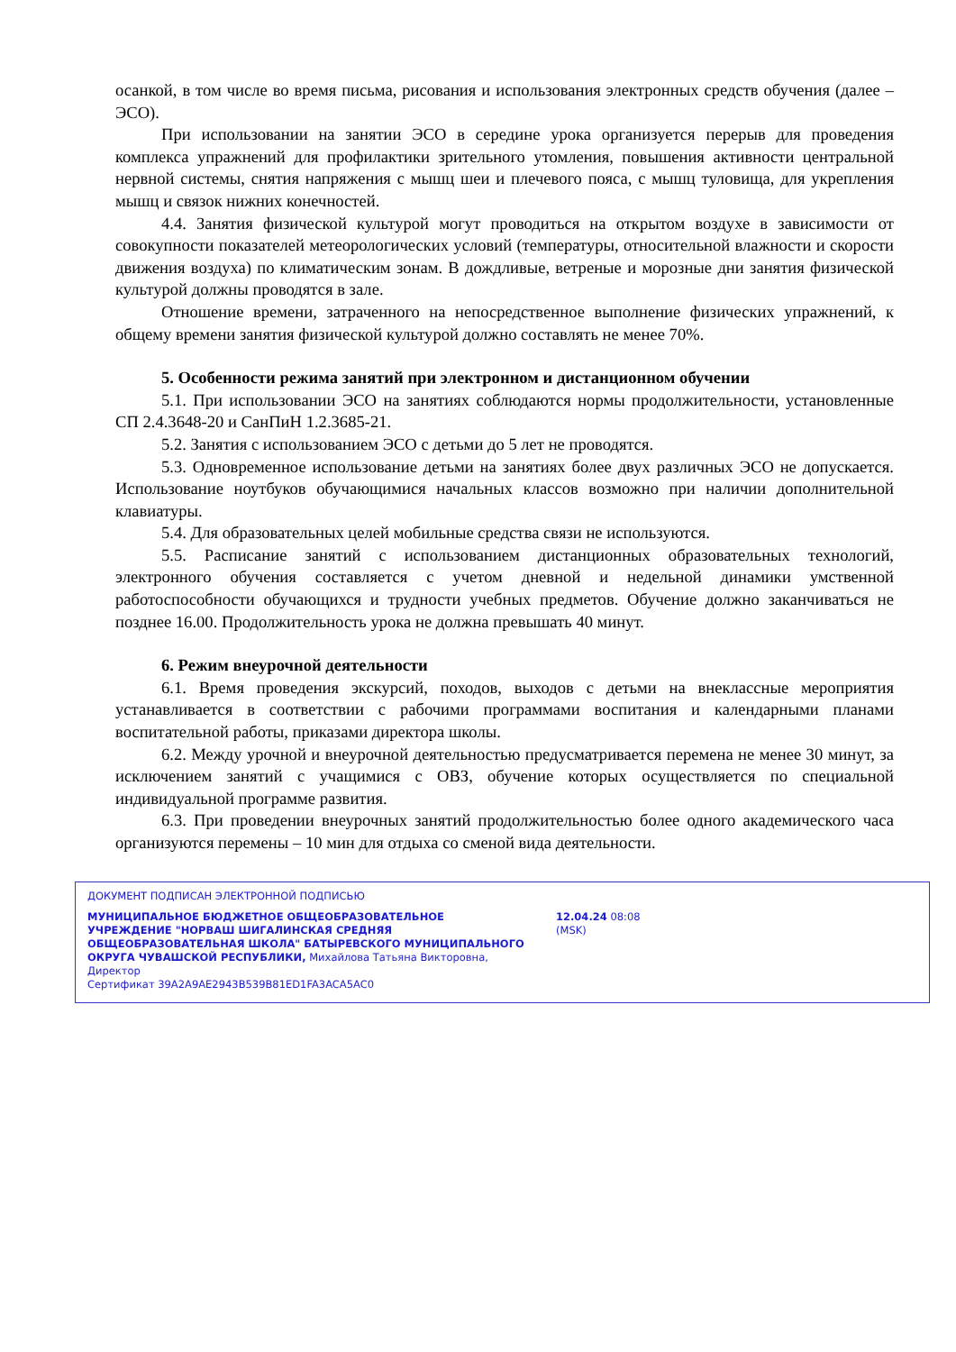осанкой, в том числе во время письма, рисования и использования электронных средств обучения (далее – ЭСО).
При использовании на занятии ЭСО в середине урока организуется перерыв для проведения комплекса упражнений для профилактики зрительного утомления, повышения активности центральной нервной системы, снятия напряжения с мышц шеи и плечевого пояса, с мышц туловища, для укрепления мышц и связок нижних конечностей.
4.4. Занятия физической культурой могут проводиться на открытом воздухе в зависимости от совокупности показателей метеорологических условий (температуры, относительной влажности и скорости движения воздуха) по климатическим зонам. В дождливые, ветреные и морозные дни занятия физической культурой должны проводятся в зале.
Отношение времени, затраченного на непосредственное выполнение физических упражнений, к общему времени занятия физической культурой должно составлять не менее 70%.
5. Особенности режима занятий при электронном и дистанционном обучении
5.1. При использовании ЭСО на занятиях соблюдаются нормы продолжительности, установленные СП 2.4.3648-20 и СанПиН 1.2.3685-21.
5.2. Занятия с использованием ЭСО с детьми до 5 лет не проводятся.
5.3. Одновременное использование детьми на занятиях более двух различных ЭСО не допускается. Использование ноутбуков обучающимися начальных классов возможно при наличии дополнительной клавиатуры.
5.4. Для образовательных целей мобильные средства связи не используются.
5.5. Расписание занятий с использованием дистанционных образовательных технологий, электронного обучения составляется с учетом дневной и недельной динамики умственной работоспособности обучающихся и трудности учебных предметов. Обучение должно заканчиваться не позднее 16.00. Продолжительность урока не должна превышать 40 минут.
6. Режим внеурочной деятельности
6.1. Время проведения экскурсий, походов, выходов с детьми на внеклассные мероприятия устанавливается в соответствии с рабочими программами воспитания и календарными планами воспитательной работы, приказами директора школы.
6.2. Между урочной и внеурочной деятельностью предусматривается перемена не менее 30 минут, за исключением занятий с учащимися с ОВЗ, обучение которых осуществляется по специальной индивидуальной программе развития.
6.3. При проведении внеурочных занятий продолжительностью более одного академического часа организуются перемены – 10 мин для отдыха со сменой вида деятельности.
ДОКУМЕНТ ПОДПИСАН ЭЛЕКТРОННОЙ ПОДПИСЬЮ
МУНИЦИПАЛЬНОЕ БЮДЖЕТНОЕ ОБЩЕОБРАЗОВАТЕЛЬНОЕ УЧРЕЖДЕНИЕ "НОРВАШ ШИГАЛИНСКАЯ СРЕДНЯЯ ОБЩЕОБРАЗОВАТЕЛЬНАЯ ШКОЛА" БАТЫРЕВСКОГО МУНИЦИПАЛЬНОГО ОКРУГА ЧУВАШСКОЙ РЕСПУБЛИКИ, Михайлова Татьяна Викторовна, Директор
12.04.24 08:08 (MSK)
Сертификат 39A2A9AE2943B539B81ED1FA3ACA5AC0